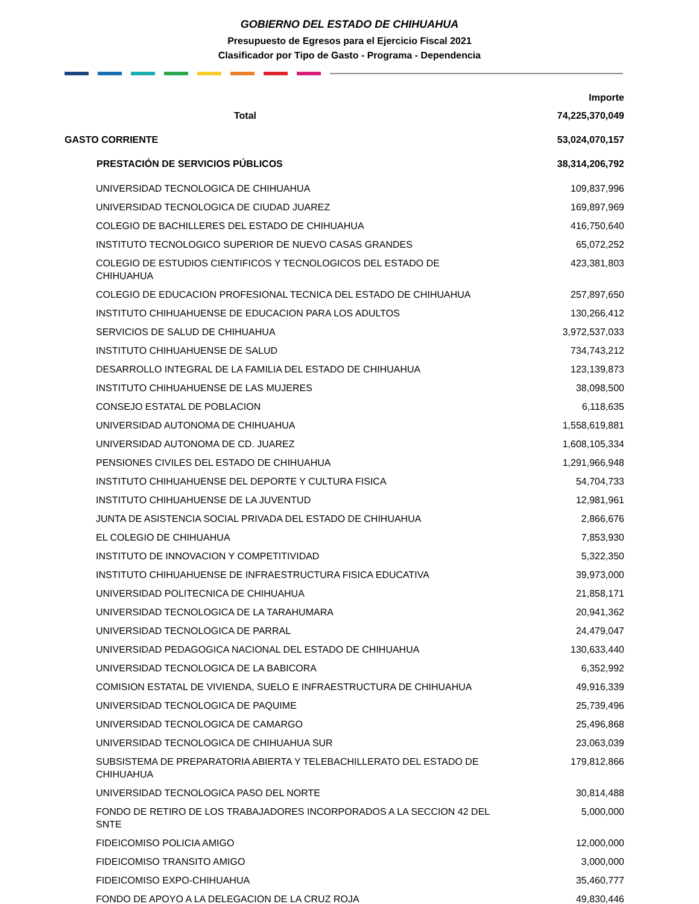GOBIERNO DEL ESTADO DE CHIHUAHUA
Presupuesto de Egresos para el Ejercicio Fiscal 2021
Clasificador por Tipo de Gasto - Programa - Dependencia
| | Importe |
| --- | --- |
| Total | 74,225,370,049 |
| GASTO CORRIENTE | 53,024,070,157 |
| PRESTACIÓN DE SERVICIOS PÚBLICOS | 38,314,206,792 |
| UNIVERSIDAD TECNOLOGICA DE CHIHUAHUA | 109,837,996 |
| UNIVERSIDAD TECNOLOGICA DE CIUDAD JUAREZ | 169,897,969 |
| COLEGIO DE BACHILLERES DEL ESTADO DE CHIHUAHUA | 416,750,640 |
| INSTITUTO TECNOLOGICO SUPERIOR DE NUEVO CASAS GRANDES | 65,072,252 |
| COLEGIO DE ESTUDIOS CIENTIFICOS Y TECNOLOGICOS DEL ESTADO DE CHIHUAHUA | 423,381,803 |
| COLEGIO DE EDUCACION PROFESIONAL TECNICA DEL ESTADO DE CHIHUAHUA | 257,897,650 |
| INSTITUTO CHIHUAHUENSE DE EDUCACION PARA LOS ADULTOS | 130,266,412 |
| SERVICIOS DE SALUD DE CHIHUAHUA | 3,972,537,033 |
| INSTITUTO CHIHUAHUENSE DE SALUD | 734,743,212 |
| DESARROLLO INTEGRAL DE LA FAMILIA DEL ESTADO DE CHIHUAHUA | 123,139,873 |
| INSTITUTO CHIHUAHUENSE DE LAS MUJERES | 38,098,500 |
| CONSEJO ESTATAL DE POBLACION | 6,118,635 |
| UNIVERSIDAD AUTONOMA DE CHIHUAHUA | 1,558,619,881 |
| UNIVERSIDAD AUTONOMA DE CD. JUAREZ | 1,608,105,334 |
| PENSIONES CIVILES DEL ESTADO DE CHIHUAHUA | 1,291,966,948 |
| INSTITUTO CHIHUAHUENSE DEL DEPORTE Y CULTURA FISICA | 54,704,733 |
| INSTITUTO CHIHUAHUENSE DE LA JUVENTUD | 12,981,961 |
| JUNTA DE ASISTENCIA SOCIAL PRIVADA DEL ESTADO DE CHIHUAHUA | 2,866,676 |
| EL COLEGIO DE CHIHUAHUA | 7,853,930 |
| INSTITUTO DE INNOVACION Y COMPETITIVIDAD | 5,322,350 |
| INSTITUTO CHIHUAHUENSE DE INFRAESTRUCTURA FISICA EDUCATIVA | 39,973,000 |
| UNIVERSIDAD POLITECNICA DE CHIHUAHUA | 21,858,171 |
| UNIVERSIDAD TECNOLOGICA DE LA TARAHUMARA | 20,941,362 |
| UNIVERSIDAD TECNOLOGICA DE PARRAL | 24,479,047 |
| UNIVERSIDAD PEDAGOGICA NACIONAL DEL ESTADO DE CHIHUAHUA | 130,633,440 |
| UNIVERSIDAD TECNOLOGICA DE LA BABICORA | 6,352,992 |
| COMISION ESTATAL DE VIVIENDA, SUELO E INFRAESTRUCTURA DE CHIHUAHUA | 49,916,339 |
| UNIVERSIDAD TECNOLOGICA DE PAQUIME | 25,739,496 |
| UNIVERSIDAD TECNOLOGICA DE CAMARGO | 25,496,868 |
| UNIVERSIDAD TECNOLOGICA DE CHIHUAHUA SUR | 23,063,039 |
| SUBSISTEMA DE PREPARATORIA ABIERTA Y TELEBACHILLERATO DEL ESTADO DE CHIHUAHUA | 179,812,866 |
| UNIVERSIDAD TECNOLOGICA PASO DEL NORTE | 30,814,488 |
| FONDO DE RETIRO DE LOS TRABAJADORES INCORPORADOS A LA SECCION 42 DEL SNTE | 5,000,000 |
| FIDEICOMISO POLICIA AMIGO | 12,000,000 |
| FIDEICOMISO TRANSITO AMIGO | 3,000,000 |
| FIDEICOMISO EXPO-CHIHUAHUA | 35,460,777 |
| FONDO DE APOYO A LA DELEGACION DE LA CRUZ ROJA | 49,830,446 |